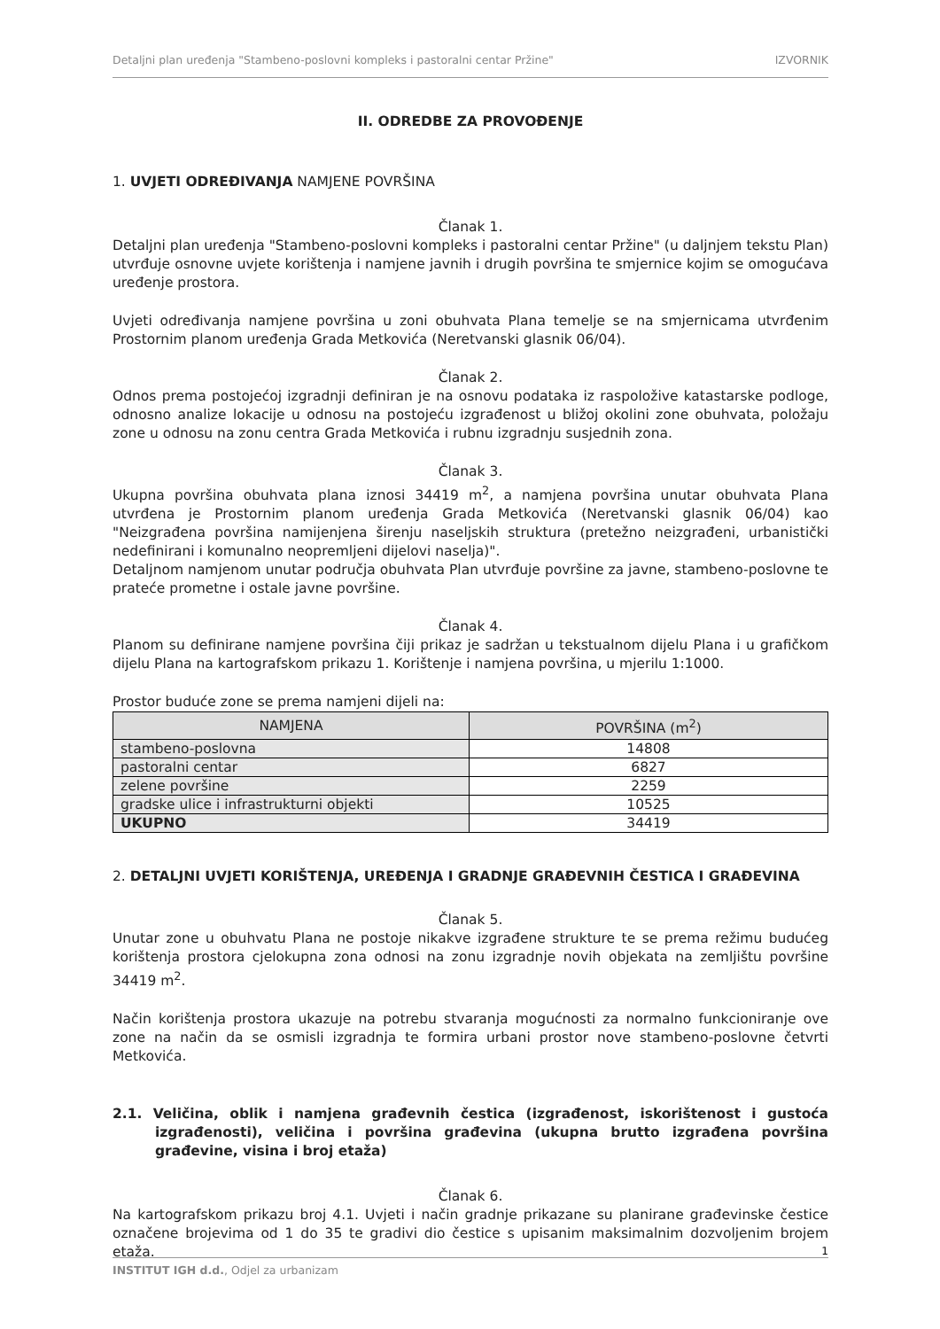Detaljni plan uređenja "Stambeno-poslovni kompleks i pastoralni centar Pržine" IZVORNIK
II. ODREDBE ZA PROVOĐENJE
1. UVJETI ODREĐIVANJA NAMJENE POVRŠINA
Članak 1.
Detaljni plan uređenja "Stambeno-poslovni kompleks i pastoralni centar Pržine" (u daljnjem tekstu Plan) utvrđuje osnovne uvjete korištenja i namjene javnih i drugih površina te smjernice kojim se omogućava uređenje prostora.
Uvjeti određivanja namjene površina u zoni obuhvata Plana temelje se na smjernicama utvrđenim Prostornim planom uređenja Grada Metkovića (Neretvanski glasnik 06/04).
Članak 2.
Odnos prema postojećoj izgradnji definiran je na osnovu podataka iz raspoložive katastarske podloge, odnosno analize lokacije u odnosu na postojeću izgrađenost u bližoj okolini zone obuhvata, položaju zone u odnosu na zonu centra Grada Metkovića i rubnu izgradnju susjednih zona.
Članak 3.
Ukupna površina obuhvata plana iznosi 34419 m<sup>2</sup>, a namjena površina unutar obuhvata Plana utvrđena je Prostornim planom uređenja Grada Metkovića (Neretvanski glasnik 06/04) kao "Neizgrađena površina namijenjena širenju naseljskih struktura (pretežno neizgrađeni, urbanistički nedefinirani i komunalno neopremljeni dijelovi naselja)".
Detaljnom namjenom unutar područja obuhvata Plan utvrđuje površine za javne, stambeno-poslovne te prateće prometne i ostale javne površine.
Članak 4.
Planom su definirane namjene površina čiji prikaz je sadržan u tekstualnom dijelu Plana i u grafičkom dijelu Plana na kartografskom prikazu 1. Korištenje i namjena površina, u mjerilu 1:1000.
Prostor buduće zone se prema namjeni dijeli na:
| NAMJENA | POVRŠINA (m<sup>2</sup>) |
| --- | --- |
| stambeno-poslovna | 14808 |
| pastoralni centar | 6827 |
| zelene površine | 2259 |
| gradske ulice i infrastrukturni objekti | 10525 |
| UKUPNO | 34419 |
2. DETALJNI UVJETI KORIŠTENJA, UREĐENJA I GRADNJE GRAĐEVNIH ČESTICA I GRAĐEVINA
Članak 5.
Unutar zone u obuhvatu Plana ne postoje nikakve izgrađene strukture te se prema režimu budućeg korištenja prostora cjelokupna zona odnosi na zonu izgradnje novih objekata na zemljištu površine 34419 m<sup>2</sup>.
Način korištenja prostora ukazuje na potrebu stvaranja mogućnosti za normalno funkcioniranje ove zone na način da se osmisli izgradnja te formira urbani prostor nove stambeno-poslovne četvrti Metkovića.
2.1. Veličina, oblik i namjena građevnih čestica (izgrađenost, iskorištenost i gustoća izgrađenosti), veličina i površina građevina (ukupna brutto izgrađena površina građevine, visina i broj etaža)
Članak 6.
Na kartografskom prikazu broj 4.1. Uvjeti i način gradnje prikazane su planirane građevinske čestice označene brojevima od 1 do 35 te gradivi dio čestice s upisanim maksimalnim dozvoljenim brojem etaža.
1
INSTITUT IGH d.d., Odjel za urbanizam